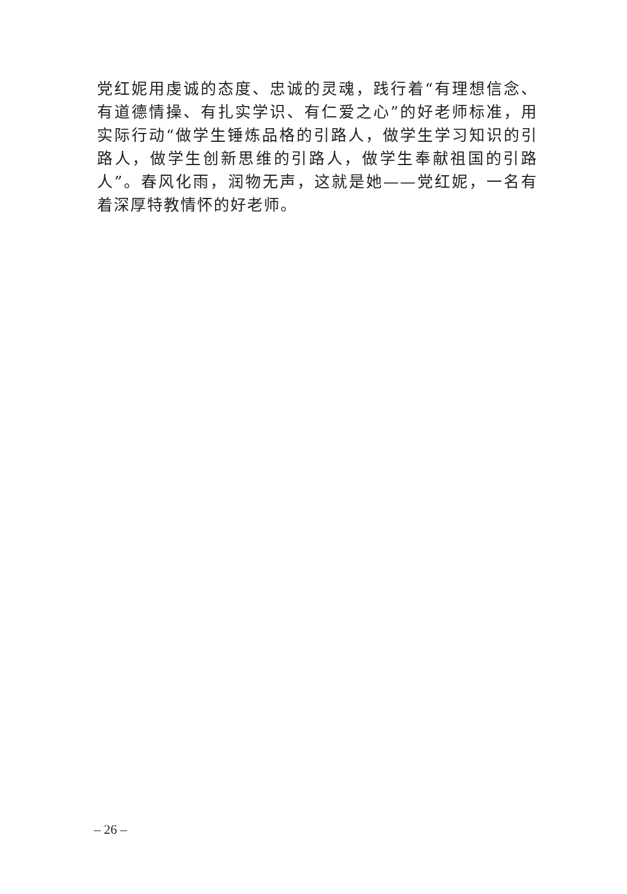党红妮用虔诚的态度、忠诚的灵魂，践行着“有理想信念、有道德情操、有扎实学识、有仁爱之心”的好老师标准，用实际行动“做学生锤炼品格的引路人，做学生学习知识的引路人，做学生创新思维的引路人，做学生奉献祖国的引路人”。春风化雨，润物无声，这就是她——党红妮，一名有着深厚特教情怀的好老师。
– 26 –